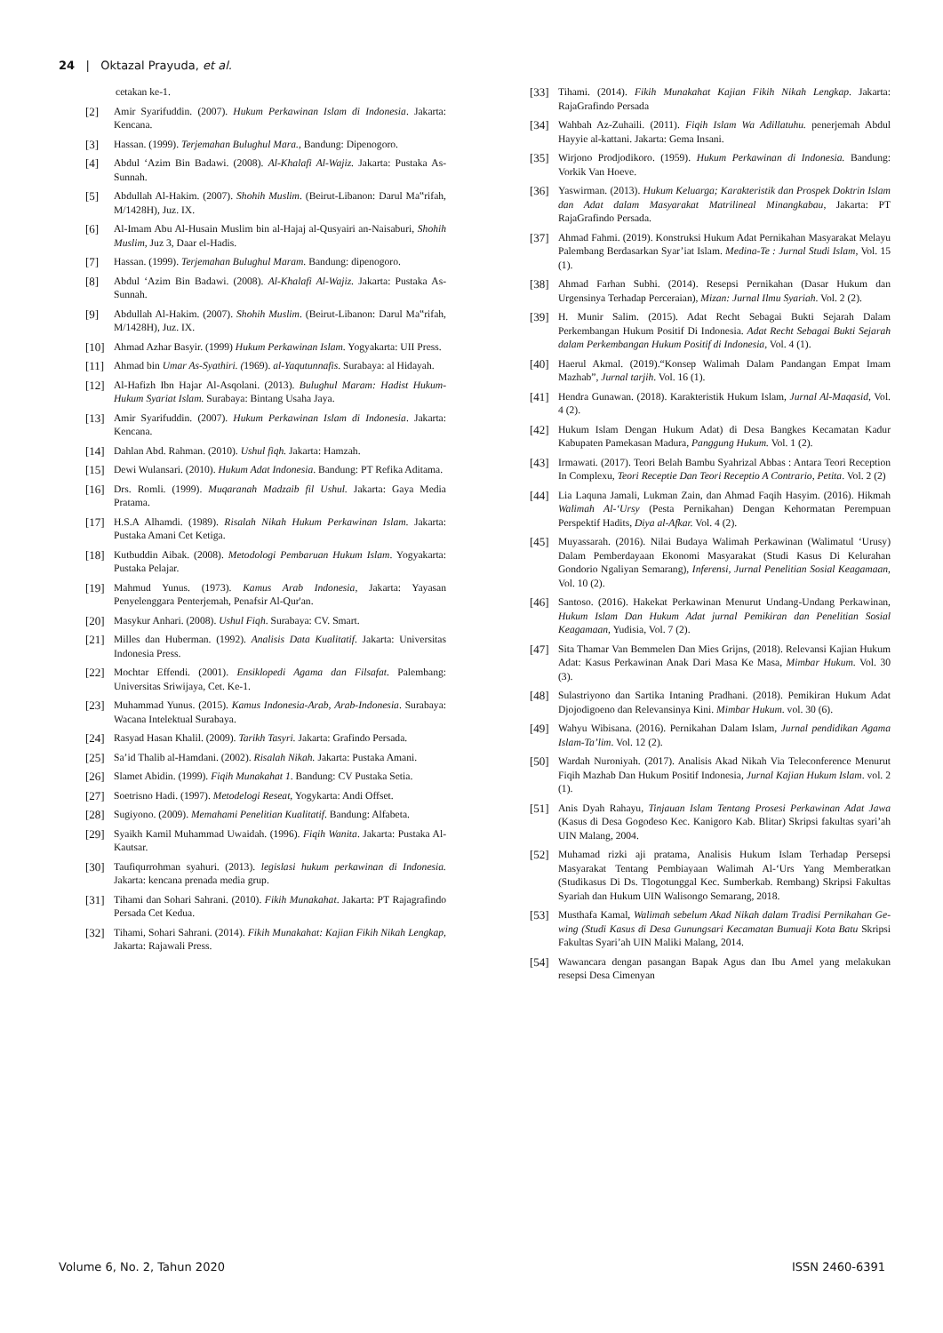24 | Oktazal Prayuda, et al.
cetakan ke-1.
[2] Amir Syarifuddin. (2007). Hukum Perkawinan Islam di Indonesia. Jakarta: Kencana.
[3] Hassan. (1999). Terjemahan Bulughul Mara., Bandung: Dipenogoro.
[4] Abdul ‘Azim Bin Badawi. (2008). Al-Khalafi Al-Wajiz. Jakarta: Pustaka As-Sunnah.
[5] Abdullah Al-Hakim. (2007). Shohih Muslim. (Beirut-Libanon: Darul Ma‟rifah, M/1428H), Juz. IX.
[6] Al-Imam Abu Al-Husain Muslim bin al-Hajaj al-Qusyairi an-Naisaburi, Shohih Muslim, Juz 3, Daar el-Hadis.
[7] Hassan. (1999). Terjemahan Bulughul Maram. Bandung: dipenogoro.
[8] Abdul ‘Azim Bin Badawi. (2008). Al-Khalafi Al-Wajiz. Jakarta: Pustaka As-Sunnah.
[9] Abdullah Al-Hakim. (2007). Shohih Muslim. (Beirut-Libanon: Darul Ma‟rifah, M/1428H), Juz. IX.
[10] Ahmad Azhar Basyir. (1999) Hukum Perkawinan Islam. Yogyakarta: UII Press.
[11] Ahmad bin Umar As-Syathiri. (1969). al-Yaqutunnafis. Surabaya: al Hidayah.
[12] Al-Hafizh Ibn Hajar Al-Asqolani. (2013). Bulughul Maram: Hadist Hukum-Hukum Syariat Islam. Surabaya: Bintang Usaha Jaya.
[13] Amir Syarifuddin. (2007). Hukum Perkawinan Islam di Indonesia. Jakarta: Kencana.
[14] Dahlan Abd. Rahman. (2010). Ushul fiqh. Jakarta: Hamzah.
[15] Dewi Wulansari. (2010). Hukum Adat Indonesia. Bandung: PT Refika Aditama.
[16] Drs. Romli. (1999). Muqaranah Madzaib fil Ushul. Jakarta: Gaya Media Pratama.
[17] H.S.A Alhamdi. (1989). Risalah Nikah Hukum Perkawinan Islam. Jakarta: Pustaka Amani Cet Ketiga.
[18] Kutbuddin Aibak. (2008). Metodologi Pembaruan Hukum Islam. Yogyakarta: Pustaka Pelajar.
[19] Mahmud Yunus. (1973). Kamus Arab Indonesia, Jakarta: Yayasan Penyelenggara Penterjemah, Penafsir Al-Qur'an.
[20] Masykur Anhari. (2008). Ushul Fiqh. Surabaya: CV. Smart.
[21] Milles dan Huberman. (1992). Analisis Data Kualitatif. Jakarta: Universitas Indonesia Press.
[22] Mochtar Effendi. (2001). Ensiklopedi Agama dan Filsafat. Palembang: Universitas Sriwijaya, Cet. Ke-1.
[23] Muhammad Yunus. (2015). Kamus Indonesia-Arab, Arab-Indonesia. Surabaya: Wacana Intelektual Surabaya.
[24] Rasyad Hasan Khalil. (2009). Tarikh Tasyri. Jakarta: Grafindo Persada.
[25] Sa’id Thalib al-Hamdani. (2002). Risalah Nikah. Jakarta: Pustaka Amani.
[26] Slamet Abidin. (1999). Fiqih Munakahat 1. Bandung: CV Pustaka Setia.
[27] Soetrisno Hadi. (1997). Metodelogi Reseat, Yogykarta: Andi Offset.
[28] Sugiyono. (2009). Memahami Penelitian Kualitatif. Bandung: Alfabeta.
[29] Syaikh Kamil Muhammad Uwaidah. (1996). Fiqih Wanita. Jakarta: Pustaka Al-Kautsar.
[30] Taufiqurrohman syahuri. (2013). legislasi hukum perkawinan di Indonesia. Jakarta: kencana prenada media grup.
[31] Tihami dan Sohari Sahrani. (2010). Fikih Munakahat. Jakarta: PT Rajagrafindo Persada Cet Kedua.
[32] Tihami, Sohari Sahrani. (2014). Fikih Munakahat: Kajian Fikih Nikah Lengkap, Jakarta: Rajawali Press.
[33] Tihami. (2014). Fikih Munakahat Kajian Fikih Nikah Lengkap. Jakarta: RajaGrafindo Persada
[34] Wahbah Az-Zuhaili. (2011). Fiqih Islam Wa Adillatuhu. penerjemah Abdul Hayyie al-kattani. Jakarta: Gema Insani.
[35] Wirjono Prodjodikoro. (1959). Hukum Perkawinan di Indonesia. Bandung: Vorkik Van Hoeve.
[36] Yaswirman. (2013). Hukum Keluarga; Karakteristik dan Prospek Doktrin Islam dan Adat dalam Masyarakat Matrilineal Minangkabau, Jakarta: PT RajaGrafindo Persada.
[37] Ahmad Fahmi. (2019). Konstruksi Hukum Adat Pernikahan Masyarakat Melayu Palembang Berdasarkan Syar’iat Islam. Medina-Te : Jurnal Studi Islam, Vol. 15 (1).
[38] Ahmad Farhan Subhi. (2014). Resepsi Pernikahan (Dasar Hukum dan Urgensinya Terhadap Perceraian), Mizan: Jurnal Ilmu Syariah. Vol. 2 (2).
[39] H. Munir Salim. (2015). Adat Recht Sebagai Bukti Sejarah Dalam Perkembangan Hukum Positif Di Indonesia. Adat Recht Sebagai Bukti Sejarah dalam Perkembangan Hukum Positif di Indonesia, Vol. 4 (1).
[40] Haerul Akmal. (2019).“Konsep Walimah Dalam Pandangan Empat Imam Mazhab”, Jurnal tarjih. Vol. 16 (1).
[41] Hendra Gunawan. (2018). Karakteristik Hukum Islam, Jurnal Al-Maqasid, Vol. 4 (2).
[42] Hukum Islam Dengan Hukum Adat) di Desa Bangkes Kecamatan Kadur Kabupaten Pamekasan Madura, Panggung Hukum. Vol. 1 (2).
[43] Irmawati. (2017). Teori Belah Bambu Syahrizal Abbas : Antara Teori Reception In Complexu, Teori Receptie Dan Teori Receptio A Contrario, Petita. Vol. 2 (2)
[44] Lia Laquna Jamali, Lukman Zain, dan Ahmad Faqih Hasyim. (2016). Hikmah Walimah Al-‘Ursy (Pesta Pernikahan) Dengan Kehormatan Perempuan Perspektif Hadits, Diya al-Afkar. Vol. 4 (2).
[45] Muyassarah. (2016). Nilai Budaya Walimah Perkawinan (Walimatul ‘Urusy) Dalam Pemberdayaan Ekonomi Masyarakat (Studi Kasus Di Kelurahan Gondorio Ngaliyan Semarang), Inferensi, Jurnal Penelitian Sosial Keagamaan, Vol. 10 (2).
[46] Santoso. (2016). Hakekat Perkawinan Menurut Undang-Undang Perkawinan, Hukum Islam Dan Hukum Adat jurnal Pemikiran dan Penelitian Sosial Keagamaan, Yudisia, Vol. 7 (2).
[47] Sita Thamar Van Bemmelen Dan Mies Grijns, (2018). Relevansi Kajian Hukum Adat: Kasus Perkawinan Anak Dari Masa Ke Masa, Mimbar Hukum. Vol. 30 (3).
[48] Sulastriyono dan Sartika Intaning Pradhani. (2018). Pemikiran Hukum Adat Djojodigoeno dan Relevansinya Kini. Mimbar Hukum. vol. 30 (6).
[49] Wahyu Wibisana. (2016). Pernikahan Dalam Islam, Jurnal pendidikan Agama Islam-Ta’lim. Vol. 12 (2).
[50] Wardah Nuroniyah. (2017). Analisis Akad Nikah Via Teleconference Menurut Fiqih Mazhab Dan Hukum Positif Indonesia, Jurnal Kajian Hukum Islam. vol. 2 (1).
[51] Anis Dyah Rahayu, Tinjauan Islam Tentang Prosesi Perkawinan Adat Jawa (Kasus di Desa Gogodeso Kec. Kanigoro Kab. Blitar) Skripsi fakultas syari’ah UIN Malang, 2004.
[52] Muhamad rizki aji pratama, Analisis Hukum Islam Terhadap Persepsi Masyarakat Tentang Pembiayaan Walimah Al-‘Urs Yang Memberatkan (Studikasus Di Ds. Tlogotunggal Kec. Sumberkab. Rembang) Skripsi Fakultas Syariah dan Hukum UIN Walisongo Semarang, 2018.
[53] Musthafa Kamal, Walimah sebelum Akad Nikah dalam Tradisi Pernikahan Ge-wing (Studi Kasus di Desa Gunungsari Kecamatan Bumuaji Kota Batu Skripsi Fakultas Syari’ah UIN Maliki Malang, 2014.
[54] Wawancara dengan pasangan Bapak Agus dan Ibu Amel yang melakukan resepsi Desa Cimenyan
Volume 6, No. 2, Tahun 2020 ISSN 2460-6391